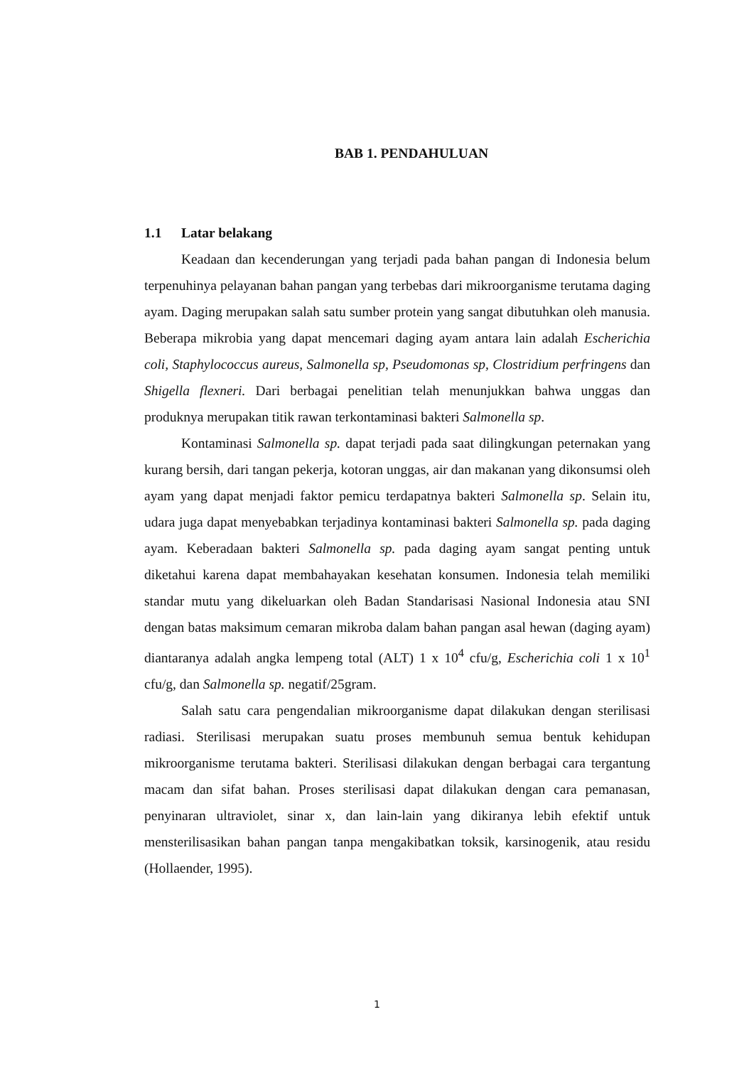BAB 1. PENDAHULUAN
1.1 Latar belakang
Keadaan dan kecenderungan yang terjadi pada bahan pangan di Indonesia belum terpenuhinya pelayanan bahan pangan yang terbebas dari mikroorganisme terutama daging ayam. Daging merupakan salah satu sumber protein yang sangat dibutuhkan oleh manusia. Beberapa mikrobia yang dapat mencemari daging ayam antara lain adalah Escherichia coli, Staphylococcus aureus, Salmonella sp, Pseudomonas sp, Clostridium perfringens dan Shigella flexneri. Dari berbagai penelitian telah menunjukkan bahwa unggas dan produknya merupakan titik rawan terkontaminasi bakteri Salmonella sp.
Kontaminasi Salmonella sp. dapat terjadi pada saat dilingkungan peternakan yang kurang bersih, dari tangan pekerja, kotoran unggas, air dan makanan yang dikonsumsi oleh ayam yang dapat menjadi faktor pemicu terdapatnya bakteri Salmonella sp. Selain itu, udara juga dapat menyebabkan terjadinya kontaminasi bakteri Salmonella sp. pada daging ayam. Keberadaan bakteri Salmonella sp. pada daging ayam sangat penting untuk diketahui karena dapat membahayakan kesehatan konsumen. Indonesia telah memiliki standar mutu yang dikeluarkan oleh Badan Standarisasi Nasional Indonesia atau SNI dengan batas maksimum cemaran mikroba dalam bahan pangan asal hewan (daging ayam) diantaranya adalah angka lempeng total (ALT) 1 x 10<sup>4</sup> cfu/g, Escherichia coli 1 x 10<sup>1</sup> cfu/g, dan Salmonella sp. negatif/25gram.
Salah satu cara pengendalian mikroorganisme dapat dilakukan dengan sterilisasi radiasi. Sterilisasi merupakan suatu proses membunuh semua bentuk kehidupan mikroorganisme terutama bakteri. Sterilisasi dilakukan dengan berbagai cara tergantung macam dan sifat bahan. Proses sterilisasi dapat dilakukan dengan cara pemanasan, penyinaran ultraviolet, sinar x, dan lain-lain yang dikiranya lebih efektif untuk mensterilisasikan bahan pangan tanpa mengakibatkan toksik, karsinogenik, atau residu (Hollaender, 1995).
1